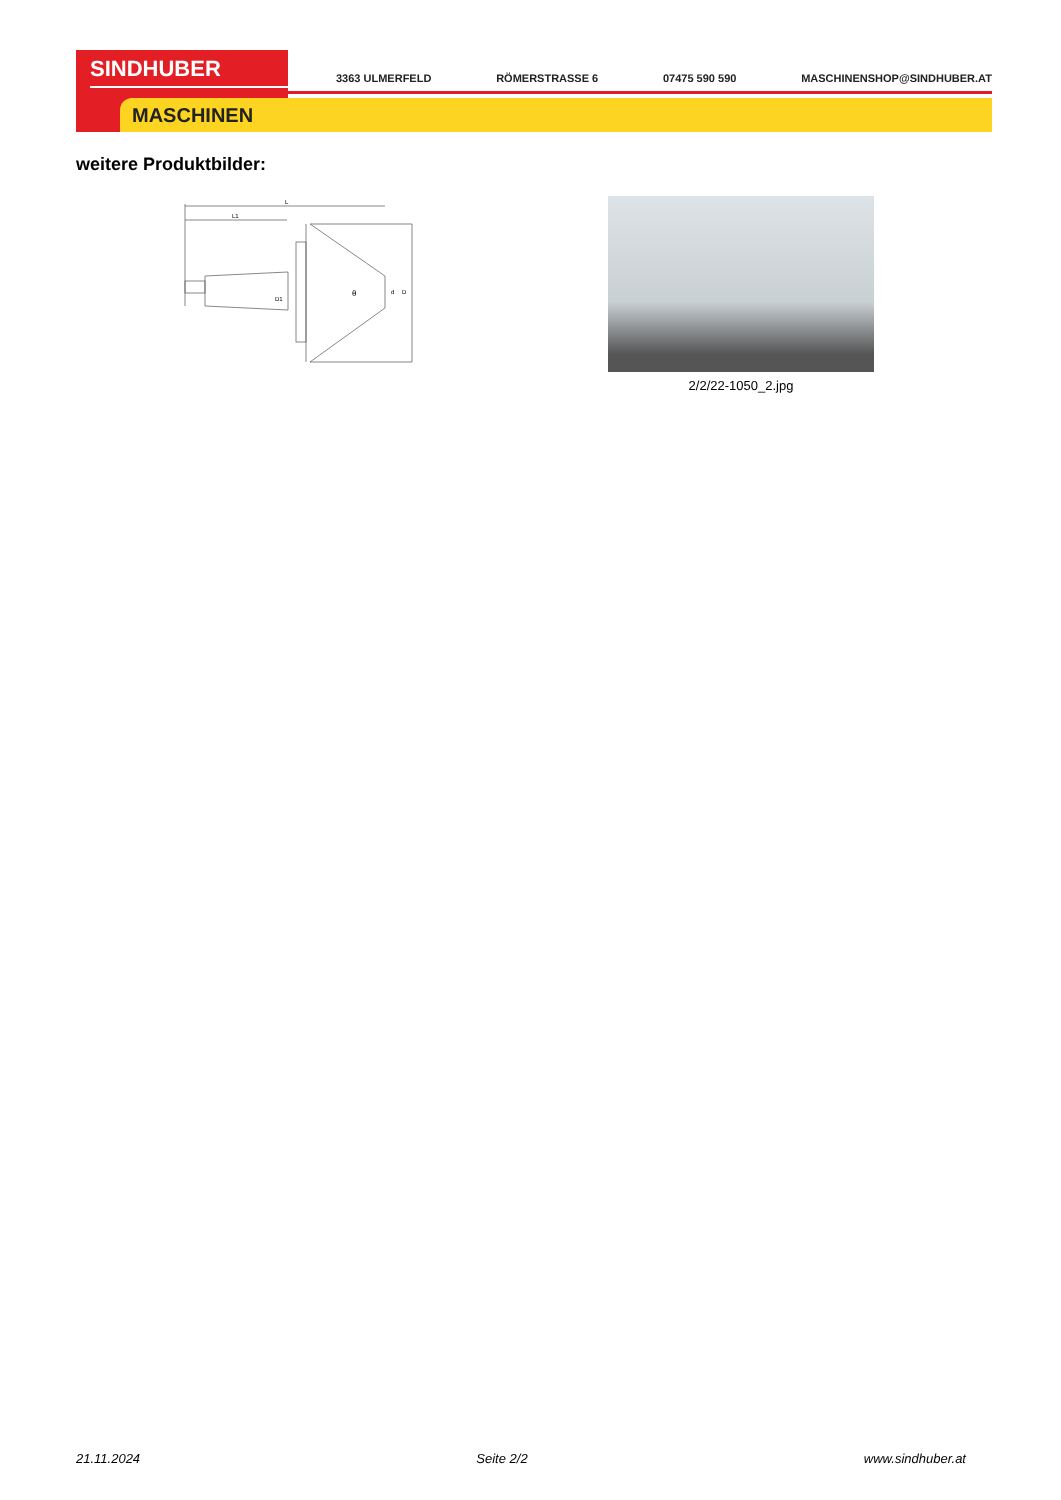SINDHUBER
MASCHINEN
3363 ULMERFELD RÖMERSTRASSE 6 07475 590 590 MASCHINENSHOP@SINDHUBER.AT
weitere Produktbilder:
L
L1
θ
d
D
D1
2/2/22-1050_2.jpg
21.11.2024 Seite 2/2 www.sindhuber.at